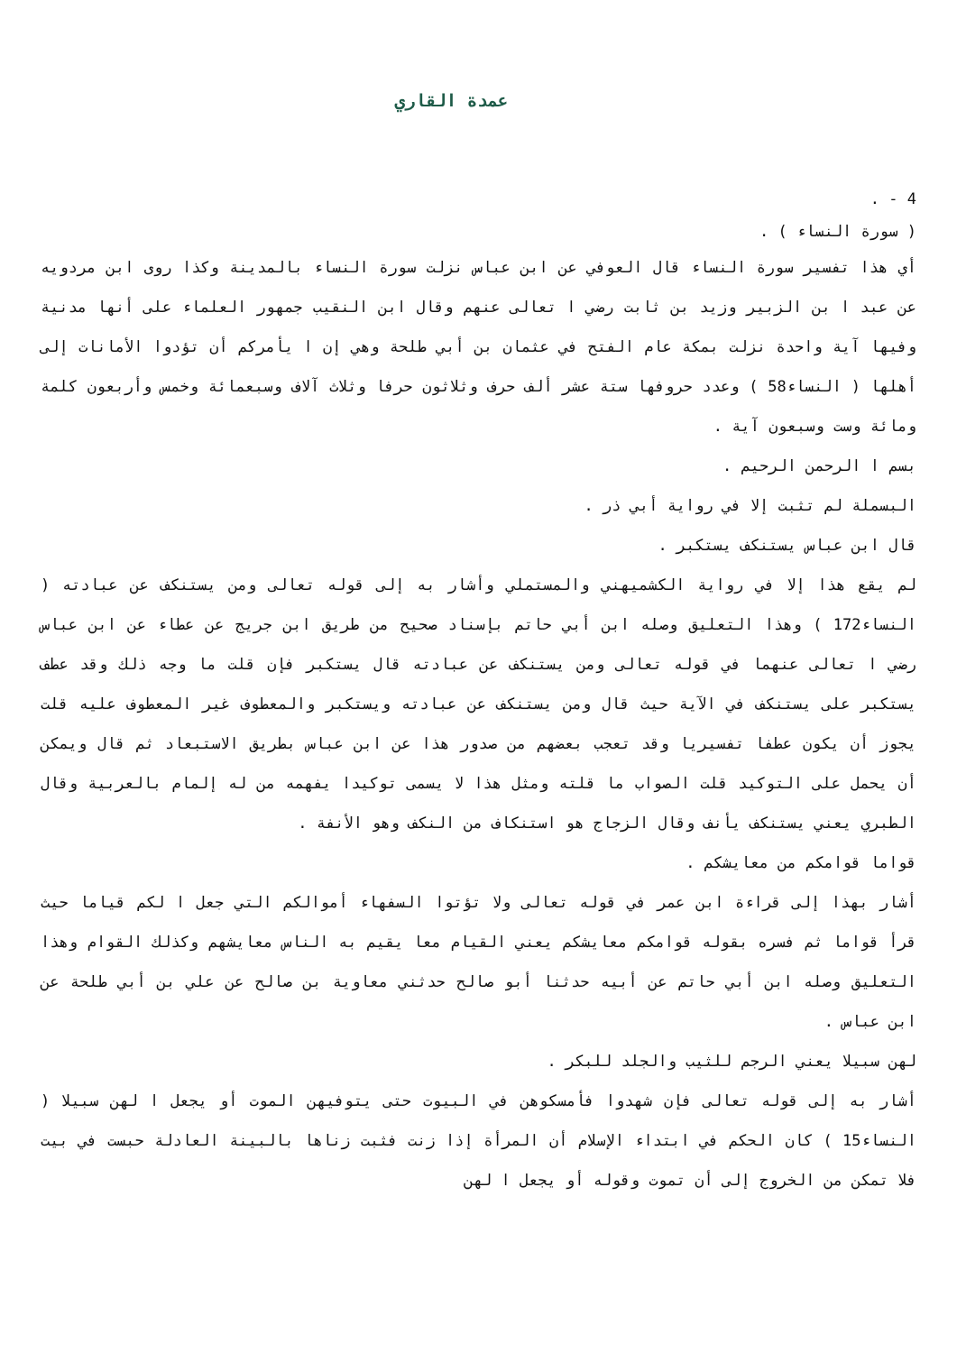عمدة القاري
4 - .
( سورة النساء ) .
أي هذا تفسير سورة النساء قال العوفي عن ابن عباس نزلت سورة النساء بالمدينة وكذا روى ابن مردويه عن عبد ا بن الزبير وزيد بن ثابت رضي ا تعالى عنهم وقال ابن النقيب جمهور العلماء على أنها مدنية وفيها آية واحدة نزلت بمكة عام الفتح في عثمان بن أبي طلحة وهي إن ا يأمركم أن تؤدوا الأمانات إلى أهلها ( النساء58 ) وعدد حروفها ستة عشر ألف حرف وثلاثون حرفا وثلاث آلاف وسبعمائة وخمس وأربعون كلمة ومائة وست وسبعون آية .
بسم ا الرحمن الرحيم .
البسملة لم تثبت إلا في رواية أبي ذر .
قال ابن عباس يستنكف يستكبر .
لم يقع هذا إلا في رواية الكشميهني والمستملي وأشار به إلى قوله تعالى ومن يستنكف عن عبادته ( النساء172 ) وهذا التعليق وصله ابن أبي حاتم بإسناد صحيح من طريق ابن جريج عن عطاء عن ابن عباس رضي ا تعالى عنهما في قوله تعالى ومن يستنكف عن عبادته قال يستكبر فإن قلت ما وجه ذلك وقد عطف يستكبر على يستنكف في الآية حيث قال ومن يستنكف عن عبادته ويستكبر والمعطوف غير المعطوف عليه قلت يجوز أن يكون عطفا تفسيريا وقد تعجب بعضهم من صدور هذا عن ابن عباس بطريق الاستبعاد ثم قال ويمكن أن يحمل على التوكيد قلت الصواب ما قلته ومثل هذا لا يسمى توكيدا يفهمه من له إلمام بالعربية وقال الطبري يعني يستنكف يأنف وقال الزجاج هو استنكاف من النكف وهو الأنفة .
قواما قوامكم من معايشكم .
أشار بهذا إلى قراءة ابن عمر في قوله تعالى ولا تؤتوا السفهاء أموالكم التي جعل ا لكم قياما حيث قرأ قواما ثم فسره بقوله قوامكم معايشكم يعني القيام معا يقيم به الناس معايشهم وكذلك القوام وهذا التعليق وصله ابن أبي حاتم عن أبيه حدثنا أبو صالح حدثني معاوية بن صالح عن علي بن أبي طلحة عن ابن عباس .
لهن سبيلا يعني الرجم للثيب والجلد للبكر .
أشار به إلى قوله تعالى فإن شهدوا فأمسكوهن في البيوت حتى يتوفيهن الموت أو يجعل ا لهن سبيلا ( النساء15 ) كان الحكم في ابتداء الإسلام أن المرأة إذا زنت فثبت زناها بالبينة العادلة حبست في بيت فلا تمكن من الخروج إلى أن تموت وقوله أو يجعل ا لهن